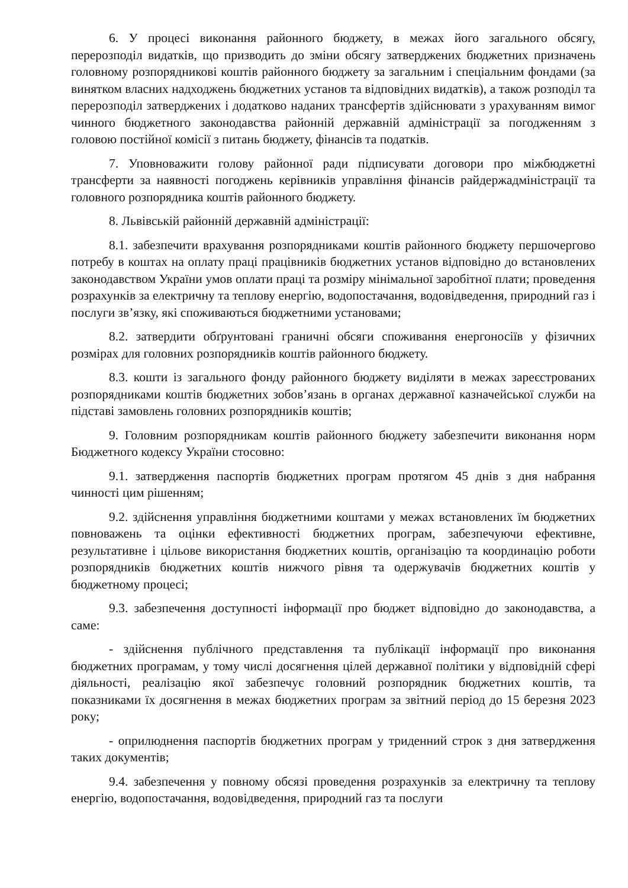6. У процесі виконання районного бюджету, в межах його загального обсягу, перерозподіл видатків, що призводить до зміни обсягу затверджених бюджетних призначень головному розпорядникові коштів районного бюджету за загальним і спеціальним фондами (за винятком власних надходжень бюджетних установ та відповідних видатків), а також розподіл та перерозподіл затверджених і додатково наданих трансфертів здійснювати з урахуванням вимог чинного бюджетного законодавства районній державній адміністрації за погодженням з головою постійної комісії з питань бюджету, фінансів та податків.
7. Уповноважити голову районної ради підписувати договори про міжбюджетні трансферти за наявності погоджень керівників управління фінансів райдержадміністрації та головного розпорядника коштів районного бюджету.
8. Львівській районній державній адміністрації:
8.1. забезпечити врахування розпорядниками коштів районного бюджету першочергово потребу в коштах на оплату праці працівників бюджетних установ відповідно до встановлених законодавством України умов оплати праці та розміру мінімальної заробітної плати; проведення розрахунків за електричну та теплову енергію, водопостачання, водовідведення, природний газ і послуги зв’язку, які споживаються бюджетними установами;
8.2. затвердити обґрунтовані граничні обсяги споживання енергоносіїв у фізичних розмірах для головних розпорядників коштів районного бюджету.
8.3. кошти із загального фонду районного бюджету виділяти в межах зареєстрованих розпорядниками коштів бюджетних зобов’язань в органах державної казначейської служби на підставі замовлень головних розпорядників коштів;
9. Головним розпорядникам коштів районного бюджету забезпечити виконання норм Бюджетного кодексу України стосовно:
9.1. затвердження паспортів бюджетних програм протягом 45 днів з дня набрання чинності цим рішенням;
9.2. здійснення управління бюджетними коштами у межах встановлених їм бюджетних повноважень та оцінки ефективності бюджетних програм, забезпечуючи ефективне, результативне і цільове використання бюджетних коштів, організацію та координацію роботи розпорядників бюджетних коштів нижчого рівня та одержувачів бюджетних коштів у бюджетному процесі;
9.3. забезпечення доступності інформації про бюджет відповідно до законодавства, а саме:
- здійснення публічного представлення та публікації інформації про виконання бюджетних програмам, у тому числі досягнення цілей державної політики у відповідній сфері діяльності, реалізацію якої забезпечує головний розпорядник бюджетних коштів, та показниками їх досягнення в межах бюджетних програм за звітний період до 15 березня 2023 року;
- оприлюднення паспортів бюджетних програм у триденний строк з дня затвердження таких документів;
9.4. забезпечення у повному обсязі проведення розрахунків за електричну та теплову енергію, водопостачання, водовідведення, природний газ та послуги